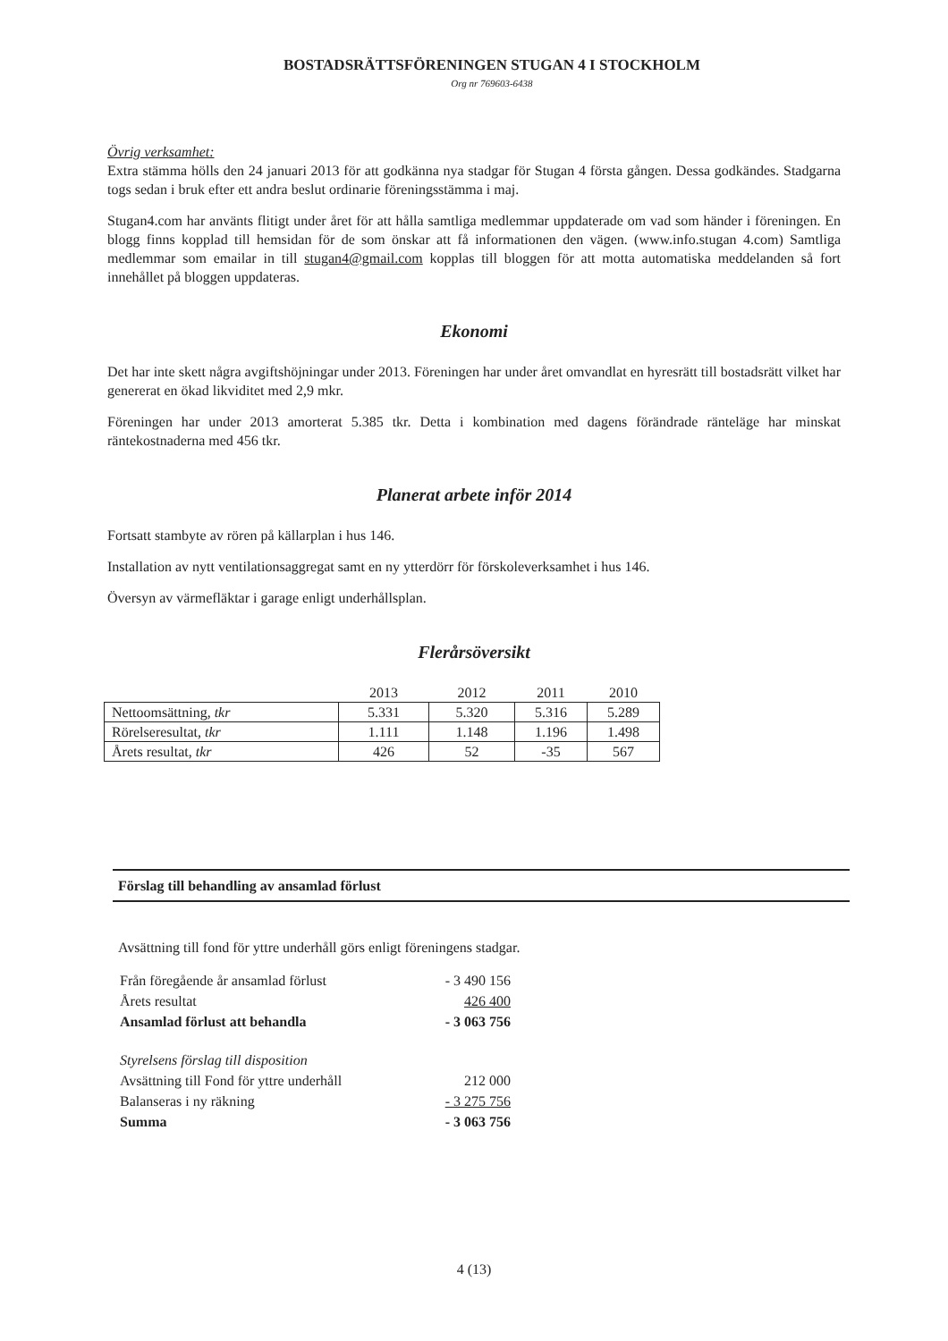BOSTADSRÄTTSFÖRENINGEN STUGAN 4 I STOCKHOLM
Org nr 769603-6438
Övrig verksamhet:
Extra stämma hölls den 24 januari 2013 för att godkänna nya stadgar för Stugan 4 första gången. Dessa godkändes. Stadgarna togs sedan i bruk efter ett andra beslut ordinarie föreningsstämma i maj.
Stugan4.com har använts flitigt under året för att hålla samtliga medlemmar uppdaterade om vad som händer i föreningen. En blogg finns kopplad till hemsidan för de som önskar att få informationen den vägen. (www.info.stugan 4.com) Samtliga medlemmar som emailar in till stugan4@gmail.com kopplas till bloggen för att motta automatiska meddelanden så fort innehållet på bloggen uppdateras.
Ekonomi
Det har inte skett några avgiftshöjningar under 2013. Föreningen har under året omvandlat en hyresrätt till bostadsrätt vilket har genererat en ökad likviditet med 2,9 mkr.
Föreningen har under 2013 amorterat 5.385 tkr. Detta i kombination med dagens förändrade ränteläge har minskat räntekostnaderna med 456 tkr.
Planerat arbete inför 2014
Fortsatt stambyte av rören på källarplan i hus 146.
Installation av nytt ventilationsaggregat samt en ny ytterdörr för förskoleverksamhet i hus 146.
Översyn av värmefläktar i garage enligt underhållsplan.
Flerårsöversikt
| | 2013 | 2012 | 2011 | 2010 |
| --- | --- | --- | --- | --- |
| Nettoomsättning, tkr | 5.331 | 5.320 | 5.316 | 5.289 |
| Rörelseresultat, tkr | 1.111 | 1.148 | 1.196 | 1.498 |
| Årets resultat, tkr | 426 | 52 | -35 | 567 |
Förslag till behandling av ansamlad förlust
Avsättning till fond för yttre underhåll görs enligt föreningens stadgar.
| Från föregående år ansamlad förlust | - 3 490 156 |
| Årets resultat | 426 400 |
| Ansamlad förlust att behandla | - 3 063 756 |
| Styrelsens förslag till disposition | |
| Avsättning till Fond för yttre underhåll | 212 000 |
| Balanseras i ny räkning | - 3 275 756 |
| Summa | - 3 063 756 |
4 (13)